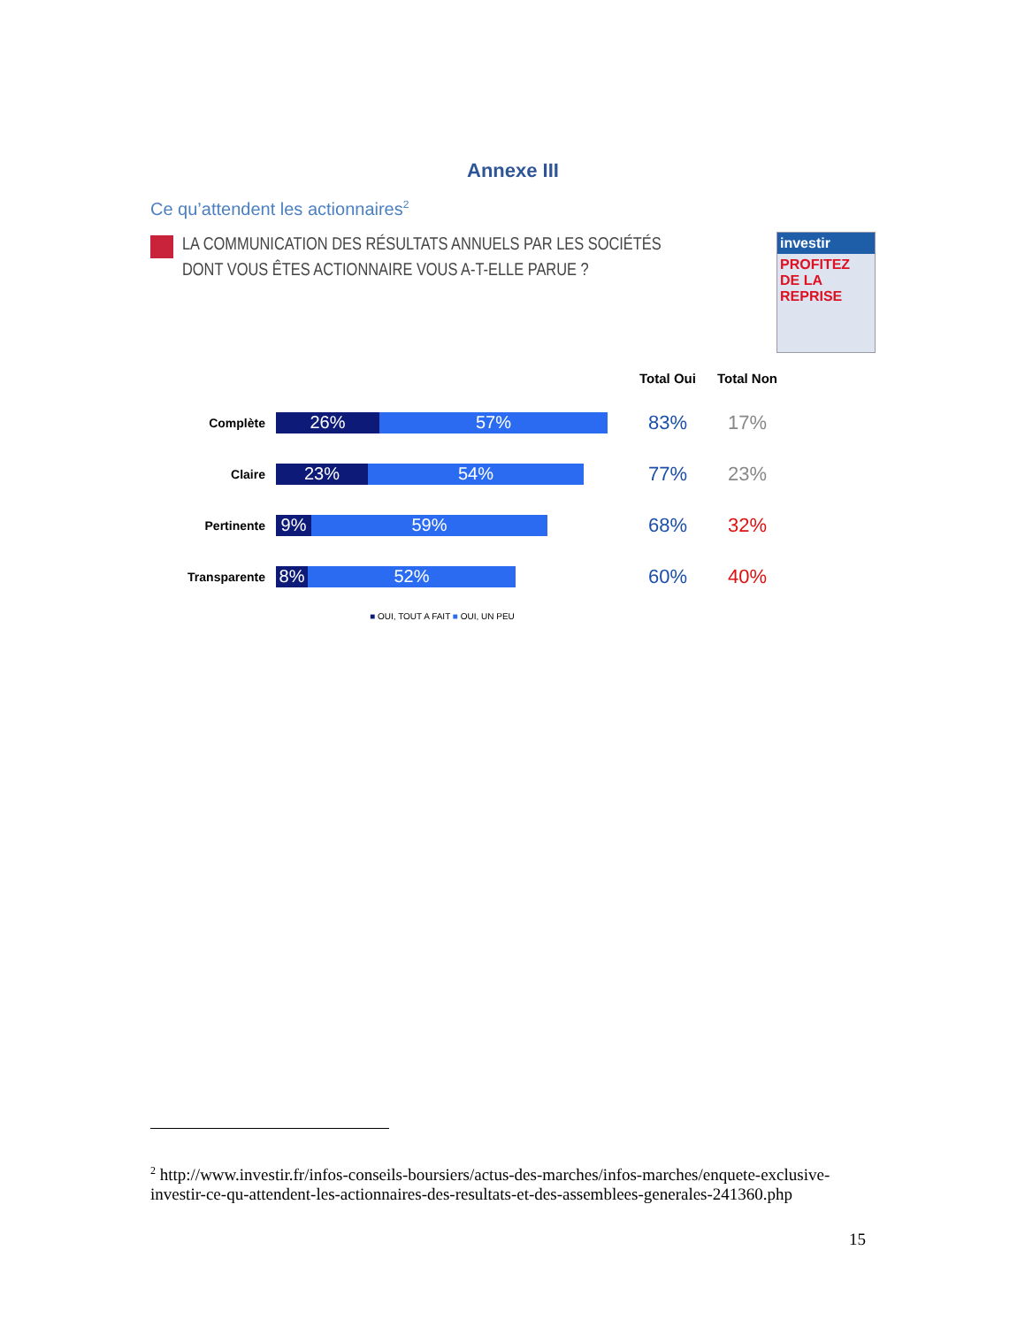Annexe III
Ce qu’attendent les actionnaires<sup>2</sup>
LA COMMUNICATION DES RÉSULTATS ANNUELS PAR LES SOCIÉTÉS DONT VOUS ÊTES ACTIONNAIRE VOUS A-T-ELLE PARUE ?
investir
PROFITEZ DE LA REPRISE
Complète
26% 57%
Claire
23% 54%
Pertinente
9% 59%
Transparente
8% 52%
Total Oui Total Non
83% 17%
77% 23%
68% 32%
60% 40%
■ OUI, TOUT A FAIT ■ OUI, UN PEU
<sup>2</sup> http://www.investir.fr/infos-conseils-boursiers/actus-des-marches/infos-marches/enquete-exclusive-investir-ce-qu-attendent-les-actionnaires-des-resultats-et-des-assemblees-generales-241360.php
15